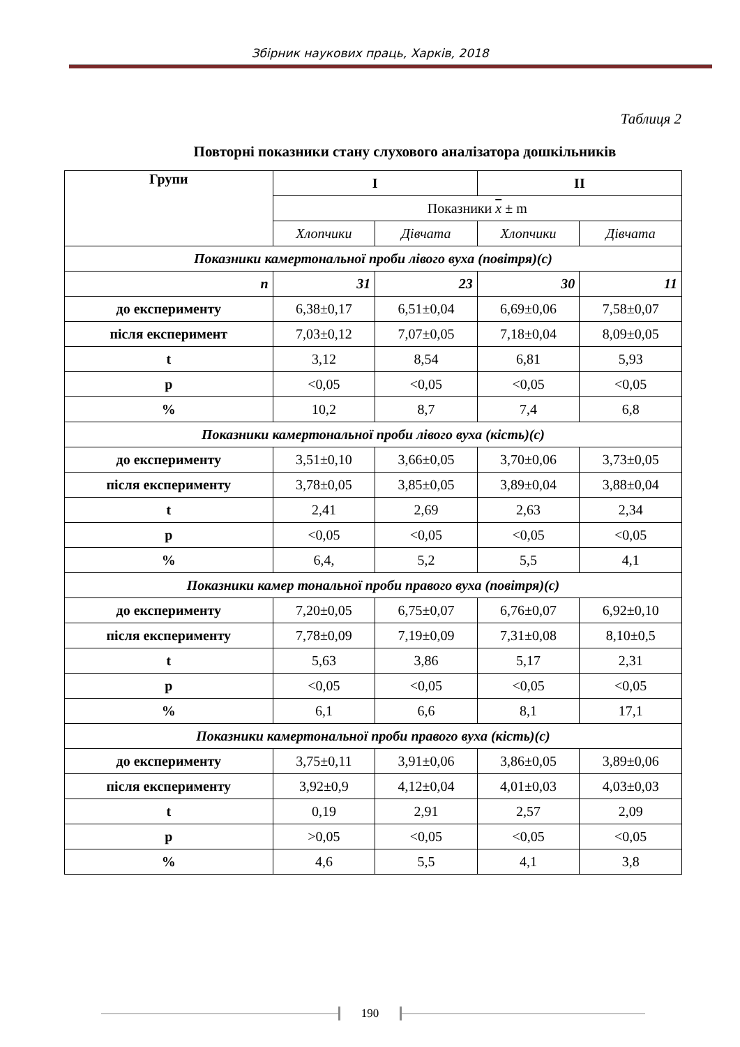Збірник наукових праць, Харків, 2018
Таблиця 2
Повторні показники стану слухового аналізатора дошкільників
| Групи | I | | II | |
| --- | --- | --- | --- | --- |
| | Показники x ± m | | | |
| | Хлопчики | Дівчата | Хлопчики | Дівчата |
| Показники камертональної проби лівого вуха (повітря)(с) | | | | |
| n | 31 | 23 | 30 | 11 |
| до експерименту | 6,38±0,17 | 6,51±0,04 | 6,69±0,06 | 7,58±0,07 |
| після експеримент | 7,03±0,12 | 7,07±0,05 | 7,18±0,04 | 8,09±0,05 |
| t | 3,12 | 8,54 | 6,81 | 5,93 |
| p | <0,05 | <0,05 | <0,05 | <0,05 |
| % | 10,2 | 8,7 | 7,4 | 6,8 |
| Показники камертональної проби лівого вуха (кість)(с) | | | | |
| до експерименту | 3,51±0,10 | 3,66±0,05 | 3,70±0,06 | 3,73±0,05 |
| після експерименту | 3,78±0,05 | 3,85±0,05 | 3,89±0,04 | 3,88±0,04 |
| t | 2,41 | 2,69 | 2,63 | 2,34 |
| p | <0,05 | <0,05 | <0,05 | <0,05 |
| % | 6,4, | 5,2 | 5,5 | 4,1 |
| Показники камер тональної проби правого вуха (повітря)(с) | | | | |
| до експерименту | 7,20±0,05 | 6,75±0,07 | 6,76±0,07 | 6,92±0,10 |
| після експерименту | 7,78±0,09 | 7,19±0,09 | 7,31±0,08 | 8,10±0,5 |
| t | 5,63 | 3,86 | 5,17 | 2,31 |
| p | <0,05 | <0,05 | <0,05 | <0,05 |
| % | 6,1 | 6,6 | 8,1 | 17,1 |
| Показники камертональної проби правого вуха (кість)(с) | | | | |
| до експерименту | 3,75±0,11 | 3,91±0,06 | 3,86±0,05 | 3,89±0,06 |
| після експерименту | 3,92±0,9 | 4,12±0,04 | 4,01±0,03 | 4,03±0,03 |
| t | 0,19 | 2,91 | 2,57 | 2,09 |
| p | >0,05 | <0,05 | <0,05 | <0,05 |
| % | 4,6 | 5,5 | 4,1 | 3,8 |
190